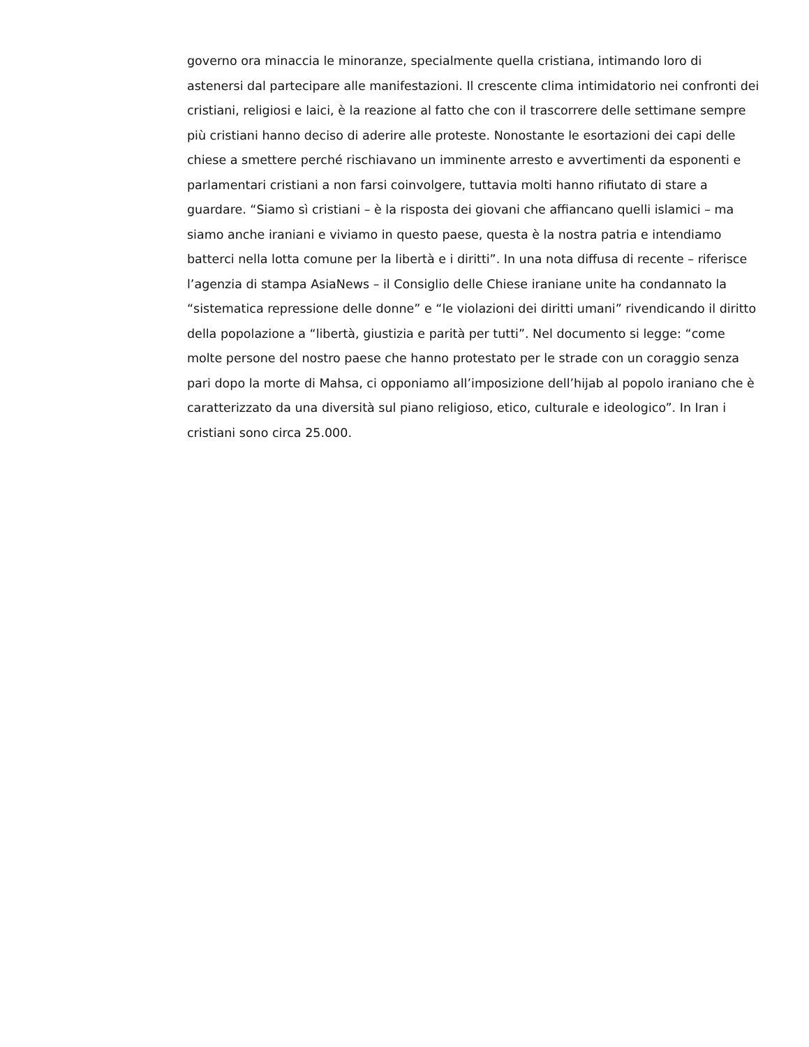governo ora minaccia le minoranze, specialmente quella cristiana, intimando loro di astenersi dal partecipare alle manifestazioni. Il crescente clima intimidatorio nei confronti dei cristiani, religiosi e laici, è la reazione al fatto che con il trascorrere delle settimane sempre più cristiani hanno deciso di aderire alle proteste. Nonostante le esortazioni dei capi delle chiese a smettere perché rischiavano un imminente arresto e avvertimenti da esponenti e parlamentari cristiani a non farsi coinvolgere, tuttavia molti hanno rifiutato di stare a guardare. “Siamo sì cristiani – è la risposta dei giovani che affiancano quelli islamici – ma siamo anche iraniani e viviamo in questo paese, questa è la nostra patria e intendiamo batterci nella lotta comune per la libertà e i diritti”. In una nota diffusa di recente – riferisce l’agenzia di stampa AsiaNews – il Consiglio delle Chiese iraniane unite ha condannato la “sistematica repressione delle donne” e “le violazioni dei diritti umani” rivendicando il diritto della popolazione a “libertà, giustizia e parità per tutti”. Nel documento si legge: “come molte persone del nostro paese che hanno protestato per le strade con un coraggio senza pari dopo la morte di Mahsa, ci opponiamo all’imposizione dell’hijab al popolo iraniano che è caratterizzato da una diversità sul piano religioso, etico, culturale e ideologico”. In Iran i cristiani sono circa 25.000.